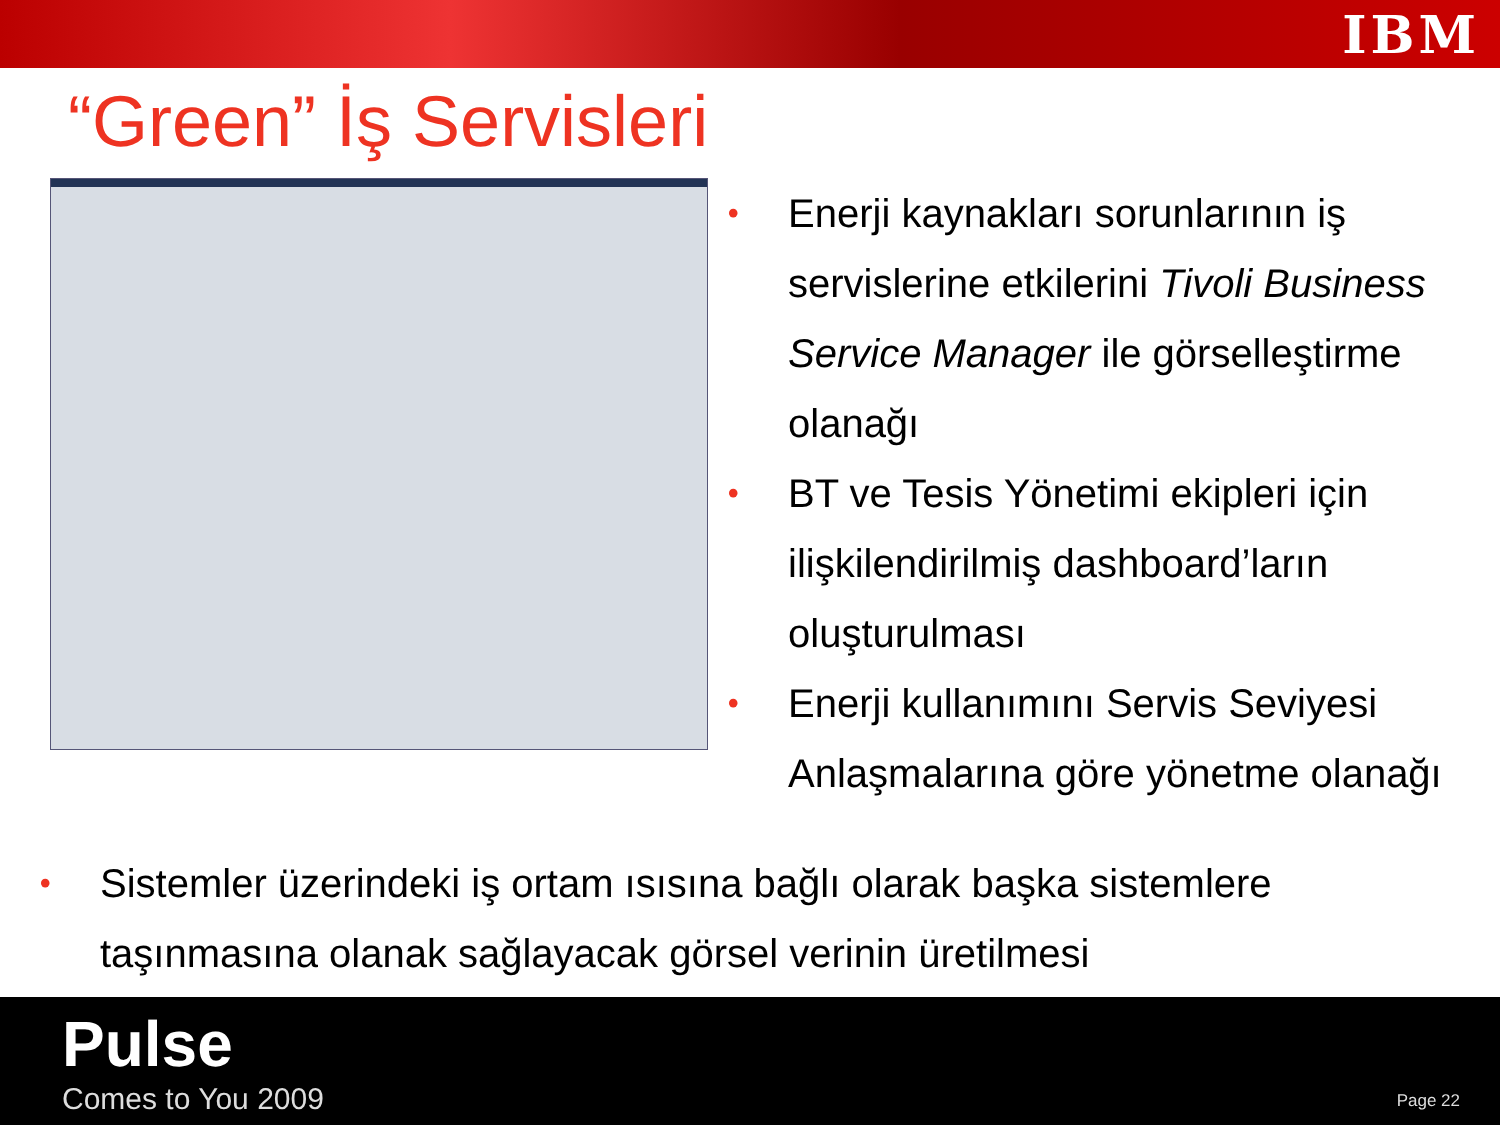IBM
“Green” İş Servisleri
• Enerji kaynakları sorunlarının iş servislerine etkilerini Tivoli Business Service Manager ile görselleştirme olanağı
• BT ve Tesis Yönetimi ekipleri için ilişkilendirilmiş dashboard’ların oluşturulması
• Enerji kullanımını Servis Seviyesi Anlaşmalarına göre yönetme olanağı
• Sistemler üzerindeki iş ortam ısısına bağlı olarak başka sistemlere taşınmasına olanak sağlayacak görsel verinin üretilmesi
Pulse
Comes to You 2009 Page 22